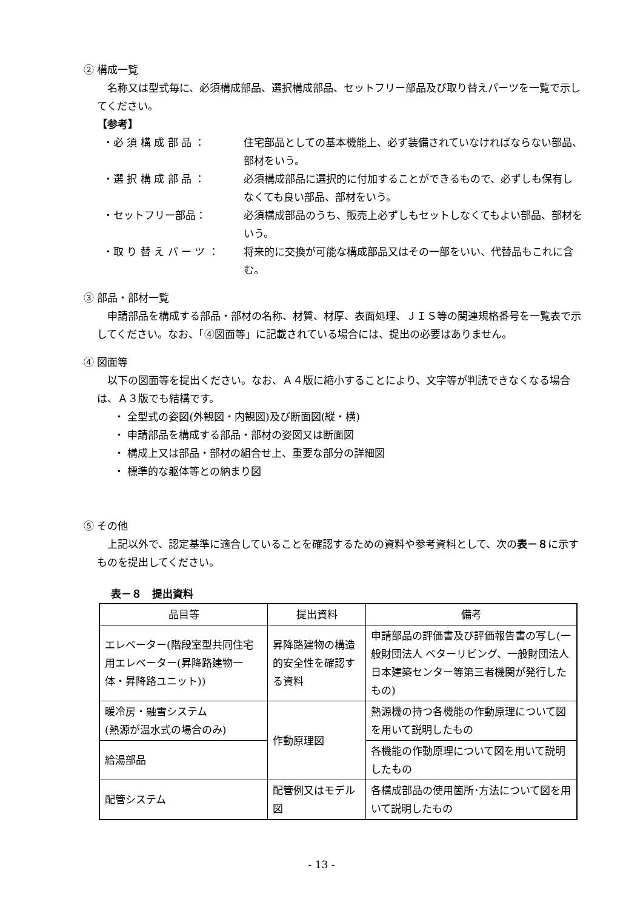② 構成一覧
名称又は型式毎に、必須構成部品、選択構成部品、セットフリー部品及び取り替えパーツを一覧で示してください。
【参考】
・必 須 構 成 部 品 ： 住宅部品としての基本機能上、必ず装備されていなければならない部品、部材をいう。
・選 択 構 成 部 品 ： 必須構成部品に選択的に付加することができるもので、必ずしも保有しなくても良い部品、部材をいう。
・セットフリー部品： 必須構成部品のうち、販売上必ずしもセットしなくてもよい部品、部材をいう。
・取 り 替 え パ ー ツ ： 将来的に交換が可能な構成部品又はその一部をいい、代替品もこれに含む。
③ 部品・部材一覧
申請部品を構成する部品・部材の名称、材質、材厚、表面処理、ＪＩＳ等の関連規格番号を一覧表で示してください。なお、「④図面等」に記載されている場合には、提出の必要はありません。
④ 図面等
以下の図面等を提出ください。なお、Ａ４版に縮小することにより、文字等が判読できなくなる場合は、Ａ３版でも結構です。
・ 全型式の姿図(外観図・内観図)及び断面図(縦・横)
・ 申請部品を構成する部品・部材の姿図又は断面図
・ 構成上又は部品・部材の組合せ上、重要な部分の詳細図
・ 標準的な躯体等との納まり図
⑤ その他
上記以外で、認定基準に適合していることを確認するための資料や参考資料として、次の表－８に示すものを提出してください。
表－８　提出資料
| 品目等 | 提出資料 | 備考 |
| --- | --- | --- |
| エレベーター(階段室型共同住宅用エレベーター(昇降路建物一体・昇降路ユニット)) | 昇降路建物の構造的安全性を確認する資料 | 申請部品の評価書及び評価報告書の写し(一般財団法人 ベターリビング、一般財団法人 日本建築センター等第三者機関が発行したもの) |
| 暖冷房・融雪システム (熱源が温水式の場合のみ) | 作動原理図 | 熱源機の持つ各機能の作動原理について図を用いて説明したもの |
| 給湯部品 | | 各機能の作動原理について図を用いて説明したもの |
| 配管システム | 配管例又はモデル図 | 各構成部品の使用箇所･方法について図を用いて説明したもの |
- 13 -